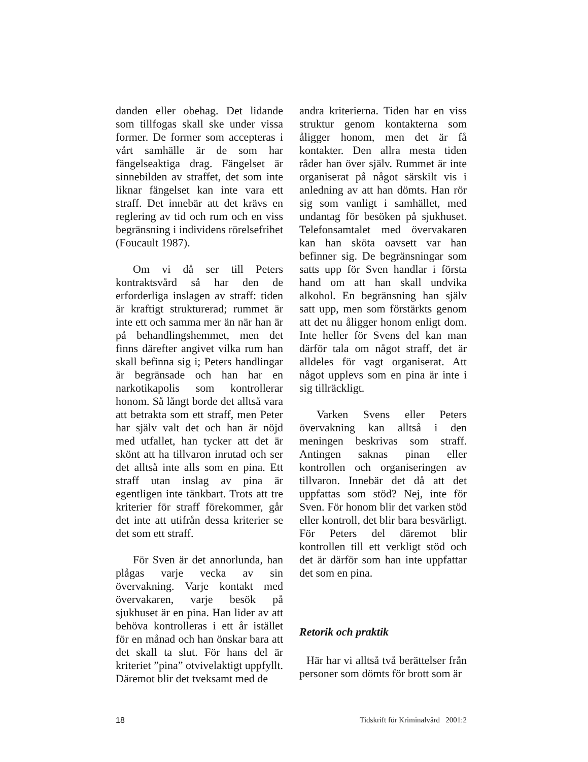danden eller obehag. Det lidande som tillfogas skall ske under vissa former. De former som accepteras i vårt samhälle är de som har fängelseaktiga drag. Fängelset är sinnebilden av straffet, det som inte liknar fängelset kan inte vara ett straff. Det innebär att det krävs en reglering av tid och rum och en viss begränsning i individens rörelsefrihet (Foucault 1987).
Om vi då ser till Peters kontraktsvård så har den de erforderliga inslagen av straff: tiden är kraftigt strukturerad; rummet är inte ett och samma mer än när han är på behandlingshemmet, men det finns därefter angivet vilka rum han skall befinna sig i; Peters handlingar är begränsade och han har en narkotikapolis som kontrollerar honom. Så långt borde det alltså vara att betrakta som ett straff, men Peter har själv valt det och han är nöjd med utfallet, han tycker att det är skönt att ha tillvaron inrutad och ser det alltså inte alls som en pina. Ett straff utan inslag av pina är egentligen inte tänkbart. Trots att tre kriterier för straff förekommer, går det inte att utifrån dessa kriterier se det som ett straff.
För Sven är det annorlunda, han plågas varje vecka av sin övervakning. Varje kontakt med övervakaren, varje besök på sjukhuset är en pina. Han lider av att behöva kontrolleras i ett år istället för en månad och han önskar bara att det skall ta slut. För hans del är kriteriet ”pina” otvivelaktigt uppfyllt. Däremot blir det tveksamt med de
andra kriterierna. Tiden har en viss struktur genom kontakterna som åligger honom, men det är få kontakter. Den allra mesta tiden råder han över själv. Rummet är inte organiserat på något särskilt vis i anledning av att han dömts. Han rör sig som vanligt i samhället, med undantag för besöken på sjukhuset. Telefonsamtalet med övervakaren kan han sköta oavsett var han befinner sig. De begränsningar som satts upp för Sven handlar i första hand om att han skall undvika alkohol. En begränsning han själv satt upp, men som förstärkts genom att det nu åligger honom enligt dom. Inte heller för Svens del kan man därför tala om något straff, det är alldeles för vagt organiserat. Att något upplevs som en pina är inte i sig tillräckligt.
Varken Svens eller Peters övervakning kan alltså i den meningen beskrivas som straff. Antingen saknas pinan eller kontrollen och organiseringen av tillvaron. Innebär det då att det uppfattas som stöd? Nej, inte för Sven. För honom blir det varken stöd eller kontroll, det blir bara besvärligt. För Peters del däremot blir kontrollen till ett verkligt stöd och det är därför som han inte uppfattar det som en pina.
Retorik och praktik
Här har vi alltså två berättelser från personer som dömts för brott som är
18 Tidskrift för Kriminalvård 2001:2